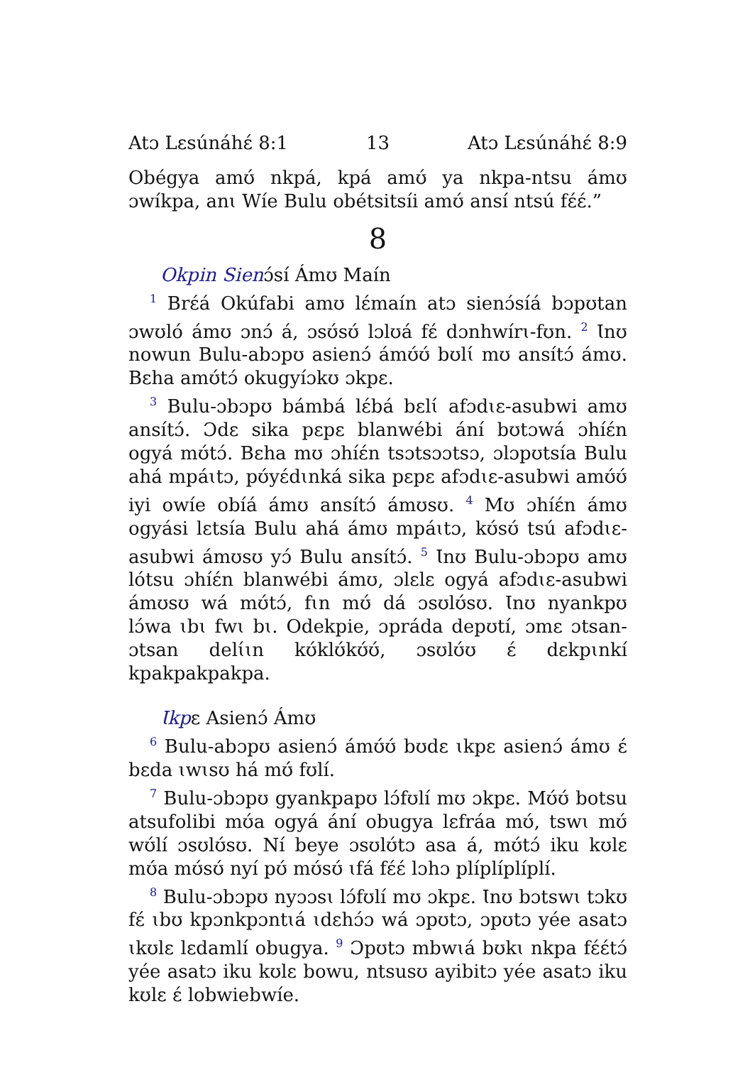Atɔ Lɛsúnáhɛ́ 8:1 13 Atɔ Lɛsúnáhɛ́ 8:9
Obégya amʊ́ nkpá, kpá amʊ́ ya nkpa-ntsu ámʊ ɔwíkpa, anɩ Wíe Bulu obétsitsíi amʊ́ ansí ntsú fɛ́ɛ́.”
8
Okpin Sienɔ́sí Ámʊ Maín
<sup>1</sup> Brɛ́á Okúfabi amʊ lɛ́maín atɔ sienɔ́síá bɔpʊtan ɔwʊló ámʊ ɔnɔ́ á, ɔsʊ́sʊ́ lɔlʊá fɛ́ dɔnhwírɩ-fʊn. <sup>2</sup> Ɩnʊ nowun Bulu-abɔpʊ asienɔ́ ámʊ́ʊ́ bʊlɩ́ mʊ ansítɔ́ ámʊ. Bɛha amʊ́tɔ́ okugyíɔkʊ ɔkpɛ.
<sup>3</sup> Bulu-ɔbɔpʊ bámbá lɛ́bá bɛlɩ́ afɔdɩɛ-asubwi amʊ ansítɔ́. Ɔdɛ sika pɛpɛ blanwébi ání bʊtɔwá ɔhíɛ́n ogyá mʊ́tɔ́. Bɛha mʊ ɔhíɛ́n tsɔtsɔɔtsɔ, ɔlɔpʊtsía Bulu ahá mpáɩtɔ, pʊ́yɛ́dɩnká sika pɛpɛ afɔdɩɛ-asubwi amʊ́ʊ́ iyi owíe obíá ámʊ ansítɔ́ ámʊsʊ. <sup>4</sup> Mʊ ɔhíɛ́n ámʊ ogyási lɛtsía Bulu ahá ámʊ mpáɩtɔ, kʊ́sʊ́ tsú afɔdɩɛ-asubwi ámʊsʊ yɔ́ Bulu ansítɔ́. <sup>5</sup> Ɩnʊ Bulu-ɔbɔpʊ amʊ lótsu ɔhíɛ́n blanwébi ámʊ, ɔlɛlɛ ogyá afɔdɩɛ-asubwi ámʊsʊ wá mʊ́tɔ́, fɩn mʊ́ dá ɔsʊlʊ́sʊ. Ɩnʊ nyankpʊ lɔ́wa ɩbɩ fwɩ bɩ. Odekpie, ɔpráda depʊtí, ɔmɛ ɔtsan-ɔtsan delɩ́ɩn kʊ́klʊ́kʊ́ʊ́, ɔsʊlʊ́ʊ ɛ́ dɛkpɩnkí kpakpakpakpa.
Ɩkpɛ Asienɔ́ Ámʊ
<sup>6</sup> Bulu-abɔpʊ asienɔ́ ámʊ́ʊ́ bʊdɛ ɩkpɛ asienɔ́ ámʊ ɛ́ bɛda ɩwɩsʊ há mʊ́ fʊlí.
<sup>7</sup> Bulu-ɔbɔpʊ gyankpapʊ lɔ́fʊlí mʊ ɔkpɛ. Mʊ́ʊ́ botsu atsufolibi mʊ́a ogyá ání obugya lɛfráa mʊ́, tswɩ mʊ́ wʊ́lí ɔsʊlʊ́sʊ. Ní beye ɔsʊlʊ́tɔ asa á, mʊ́tɔ́ iku kʊlɛ mʊ́a mʊ́sʊ́ nyí pʊ́ mʊ́sʊ́ ɩfá fɛ́ɛ́ lɔhɔ plíplíplíplí.
<sup>8</sup> Bulu-ɔbɔpʊ nyɔɔsɩ lɔ́fʊlí mʊ ɔkpɛ. Ɩnʊ bɔtswɩ tɔkʊ fɛ́ ɩbʊ kpɔnkpɔntɩá ɩdɛhɔ́ɔ wá ɔpʊtɔ, ɔpʊtɔ yée asatɔ ɩkʊlɛ lɛdamlí obugya. <sup>9</sup> Ɔpʊtɔ mbwɩá bʊkɩ nkpa fɛ́ɛ́tɔ́ yée asatɔ iku kʊlɛ bowu, ntsusʊ ayibitɔ yée asatɔ iku kʊlɛ ɛ́ lobwiebwíe.